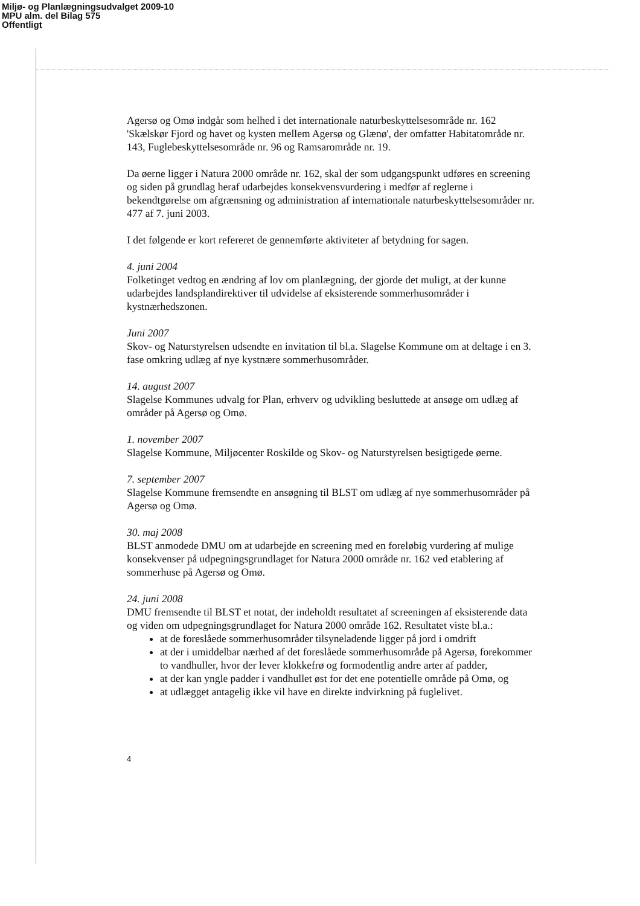Miljø- og Planlægningsudvalget 2009-10
MPU alm. del Bilag 575
Offentligt
Agersø og Omø indgår som helhed i det internationale naturbeskyttelsesområde nr. 162 'Skælskør Fjord og havet og kysten mellem Agersø og Glænø', der omfatter Habitatområde nr. 143, Fuglebeskyttelsesområde nr. 96 og Ramsarområde nr. 19.
Da øerne ligger i Natura 2000 område nr. 162, skal der som udgangspunkt udføres en screening og siden på grundlag heraf udarbejdes konsekvensvurdering i medfør af reglerne i bekendtgørelse om afgrænsning og administration af internationale naturbeskyttelsesområder nr. 477 af 7. juni 2003.
I det følgende er kort refereret de gennemførte aktiviteter af betydning for sagen.
4. juni 2004
Folketinget vedtog en ændring af lov om planlægning, der gjorde det muligt, at der kunne udarbejdes landsplandirektiver til udvidelse af eksisterende sommerhusområder i kystnærhedszonen.
Juni 2007
Skov- og Naturstyrelsen udsendte en invitation til bl.a. Slagelse Kommune om at deltage i en 3. fase omkring udlæg af nye kystnære sommerhusområder.
14. august 2007
Slagelse Kommunes udvalg for Plan, erhverv og udvikling besluttede at ansøge om udlæg af områder på Agersø og Omø.
1. november 2007
Slagelse Kommune, Miljøcenter Roskilde og Skov- og Naturstyrelsen besigtigede øerne.
7. september 2007
Slagelse Kommune fremsendte en ansøgning til BLST om udlæg af nye sommerhusområder på Agersø og Omø.
30. maj 2008
BLST anmodede DMU om at udarbejde en screening med en foreløbig vurdering af mulige konsekvenser på udpegningsgrundlaget for Natura 2000 område nr. 162 ved etablering af sommerhuse på Agersø og Omø.
24. juni 2008
DMU fremsendte til BLST et notat, der indeholdt resultatet af screeningen af eksisterende data og viden om udpegningsgrundlaget for Natura 2000 område 162. Resultatet viste bl.a.:
at de foreslåede sommerhusområder tilsyneladende ligger på jord i omdrift
at der i umiddelbar nærhed af det foreslåede sommerhusområde på Agersø, forekommer to vandhuller, hvor der lever klokkefrø og formodentlig andre arter af padder,
at der kan yngle padder i vandhullet øst for det ene potentielle område på Omø, og
at udlægget antagelig ikke vil have en direkte indvirkning på fuglelivet.
4